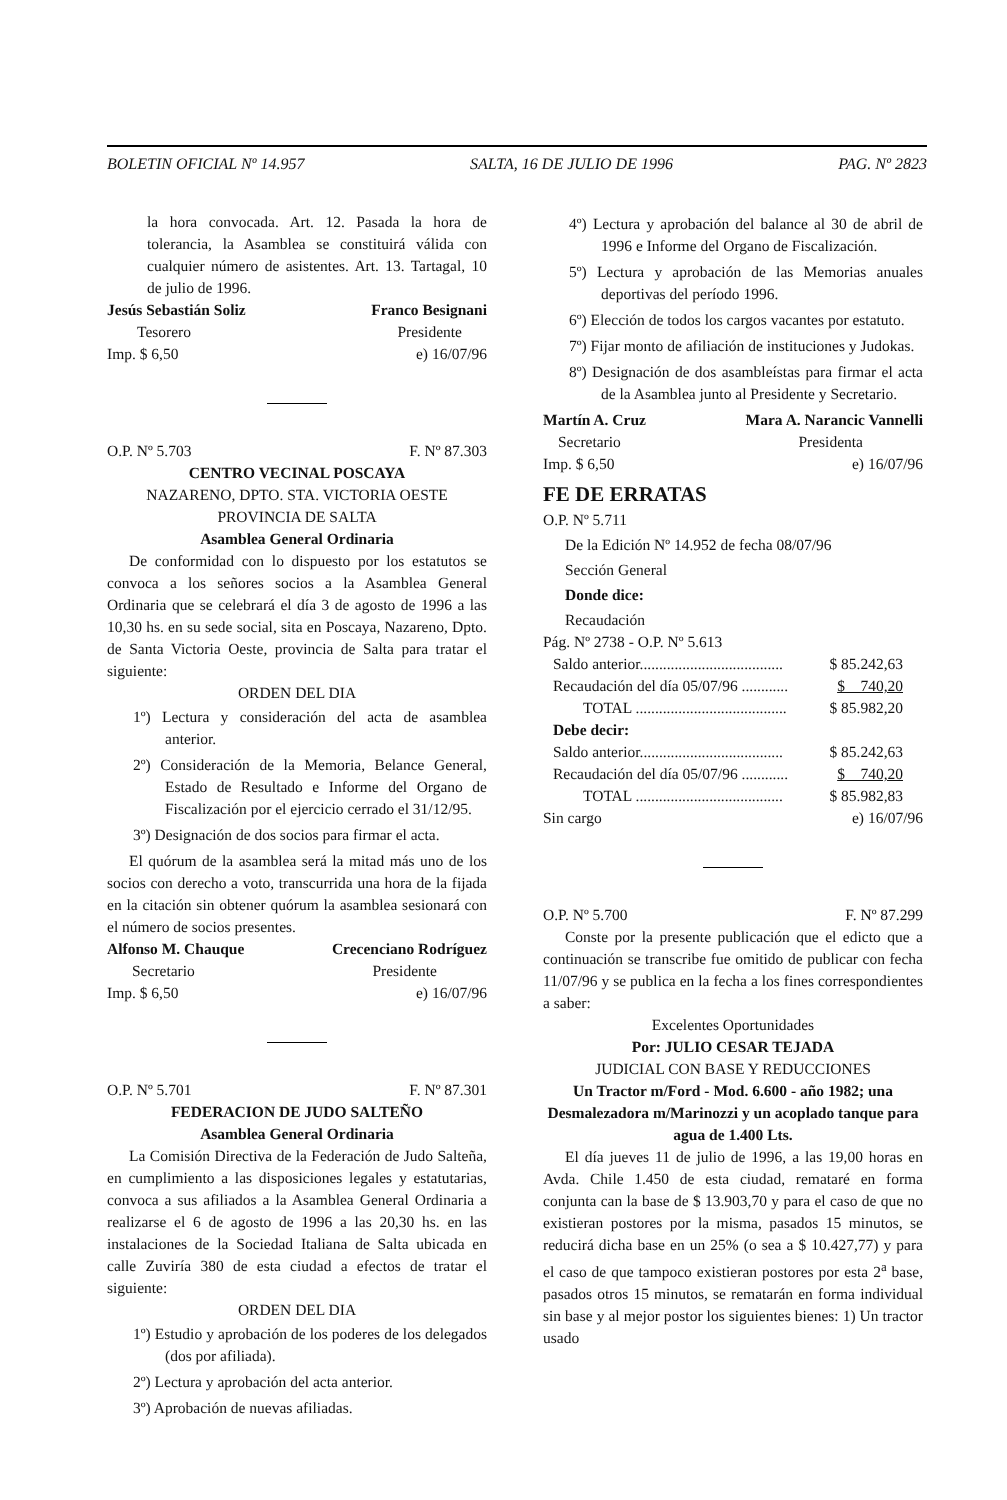BOLETIN OFICIAL Nº 14.957 SALTA, 16 DE JULIO DE 1996 PAG. Nº 2823
la hora convocada. Art. 12. Pasada la hora de tolerancia, la Asamblea se constituirá válida con cualquier número de asistentes. Art. 13. Tartagal, 10 de julio de 1996.
Jesús Sebastián Soliz Franco Besignani
Tesorero Presidente
Imp. $ 6,50 e) 16/07/96
O.P. Nº 5.703 F. Nº 87.303
CENTRO VECINAL POSCAYA
NAZARENO, DPTO. STA. VICTORIA OESTE
PROVINCIA DE SALTA
Asamblea General Ordinaria
De conformidad con lo dispuesto por los estatutos se convoca a los señores socios a la Asamblea General Ordinaria que se celebrará el día 3 de agosto de 1996 a las 10,30 hs. en su sede social, sita en Poscaya, Nazareno, Dpto. de Santa Victoria Oeste, provincia de Salta para tratar el siguiente:
ORDEN DEL DIA
1º) Lectura y consideración del acta de asamblea anterior.
2º) Consideración de la Memoria, Belance General, Estado de Resultado e Informe del Organo de Fiscalización por el ejercicio cerrado el 31/12/95.
3º) Designación de dos socios para firmar el acta.
El quórum de la asamblea será la mitad más uno de los socios con derecho a voto, transcurrida una hora de la fijada en la citación sin obtener quórum la asamblea sesionará con el número de socios presentes.
Alfonso M. Chauque Crecenciano Rodríguez
Secretario Presidente
Imp. $ 6,50 e) 16/07/96
O.P. Nº 5.701 F. Nº 87.301
FEDERACION DE JUDO SALTEÑO
Asamblea General Ordinaria
La Comisión Directiva de la Federación de Judo Salteña, en cumplimiento a las disposiciones legales y estatutarias, convoca a sus afiliados a la Asamblea General Ordinaria a realizarse el 6 de agosto de 1996 a las 20,30 hs. en las instalaciones de la Sociedad Italiana de Salta ubicada en calle Zuviría 380 de esta ciudad a efectos de tratar el siguiente:
ORDEN DEL DIA
1º) Estudio y aprobación de los poderes de los delegados (dos por afiliada).
2º) Lectura y aprobación del acta anterior.
3º) Aprobación de nuevas afiliadas.
4º) Lectura y aprobación del balance al 30 de abril de 1996 e Informe del Organo de Fiscalización.
5º) Lectura y aprobación de las Memorias anuales deportivas del período 1996.
6º) Elección de todos los cargos vacantes por estatuto.
7º) Fijar monto de afiliación de instituciones y Judokas.
8º) Designación de dos asambleístas para firmar el acta de la Asamblea junto al Presidente y Secretario.
Martín A. Cruz Mara A. Narancic Vannelli
Secretario Presidenta
Imp. $ 6,50 e) 16/07/96
FE DE ERRATAS
O.P. Nº 5.711
De la Edición Nº 14.952 de fecha 08/07/96
Sección General
Donde dice:
Recaudación
Pág. Nº 2738 - O.P. Nº 5.613
Saldo anterior..................................... $ 85.242,63
Recaudación del día 05/07/96 ............ $ 740,20
TOTAL ....................................... $ 85.982,20
Debe decir:
Saldo anterior..................................... $ 85.242,63
Recaudación del día 05/07/96 ............ $ 740,20
TOTAL ...................................... $ 85.982,83
Sin cargo e) 16/07/96
O.P. Nº 5.700 F. Nº 87.299
Conste por la presente publicación que el edicto que a continuación se transcribe fue omitido de publicar con fecha 11/07/96 y se publica en la fecha a los fines correspondientes a saber:
Excelentes Oportunidades
Por: JULIO CESAR TEJADA
JUDICIAL CON BASE Y REDUCCIONES
Un Tractor m/Ford - Mod. 6.600 - año 1982; una Desmalezadora m/Marinozzi y un acoplado tanque para agua de 1.400 Lts.
El día jueves 11 de julio de 1996, a las 19,00 horas en Avda. Chile 1.450 de esta ciudad, remataré en forma conjunta can la base de $ 13.903,70 y para el caso de que no existieran postores por la misma, pasados 15 minutos, se reducirá dicha base en un 25% (o sea a $ 10.427,77) y para el caso de que tampoco existieran postores por esta 2<sup>a</sup> base, pasados otros 15 minutos, se rematarán en forma individual sin base y al mejor postor los siguientes bienes: 1) Un tractor usado